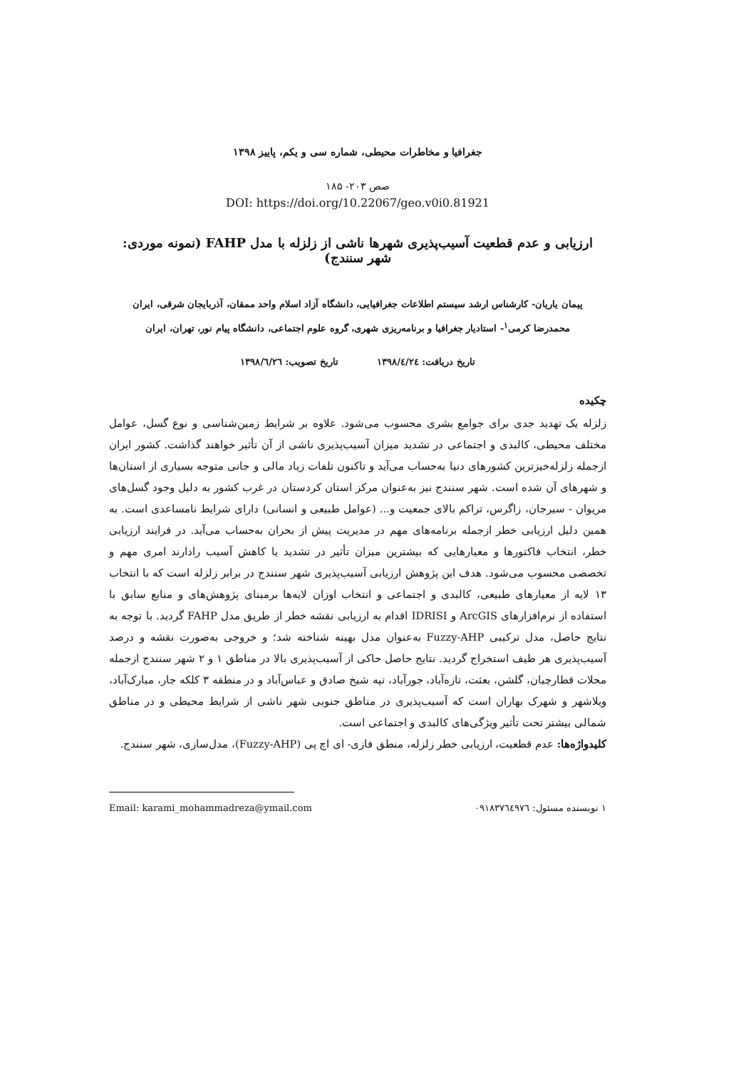جغرافیا و مخاطرات محیطی، شماره سی و یکم، پاییز ۱۳۹۸
صص ۲۰۳- ۱۸۵
DOI: https://doi.org/10.22067/geo.v0i0.81921
ارزیابی و عدم قطعیت آسیب‌پذیری شهرها ناشی از زلزله با مدل FAHP (نمونه موردی: شهر سنندج)
پیمان یاریان- کارشناس ارشد سیستم اطلاعات جغرافیایی، دانشگاه آزاد اسلام واحد ممقان، آذربایجان شرقی، ایران
محمدرضا کرمی<sup>۱</sup>- استادیار جغرافیا و برنامه‌ریزی شهری، گروه علوم اجتماعی، دانشگاه پیام نور، تهران، ایران
تاریخ دریافت: ۱۳۹۸/٤/۲٤ تاریخ تصویب: ۱۳۹۸/٦/۲٦
چکیده
زلزله یک تهدید جدی برای جوامع بشری محسوب می‌شود. علاوه بر شرایط زمین‌شناسی و نوع گسل، عوامل مختلف محیطی، کالبدی و اجتماعی در تشدید میزان آسیب‌پذیری ناشی از آن تأثیر خواهند گذاشت. کشور ایران ازجمله زلزله‌خیزترین کشورهای دنیا به‌حساب می‌آید و تاکنون تلفات زیاد مالی و جانی متوجه بسیاری از استان‌ها و شهرهای آن شده است. شهر سنندج نیز به‌عنوان مرکز استان کردستان در غرب کشور به دلیل وجود گسل‌های مریوان - سیرجان، زاگرس، تراکم بالای جمعیت و... (عوامل طبیعی و انسانی) دارای شرایط نامساعدی است. به همین دلیل ارزیابی خطر ازجمله برنامه‌های مهم در مدیریت پیش از بحران به‌حساب می‌آید. در فرایند ارزیابی خطر، انتخاب فاکتورها و معیارهایی که بیشترین میزان تأثیر در تشدید یا کاهش آسیب رادارند امری مهم و تخصصی محسوب می‌شود. هدف این پژوهش ارزیابی آسیب‌پذیری شهر سنندج در برابر زلزله است که با انتخاب ۱۳ لایه از معیارهای طبیعی، کالبدی و اجتماعی و انتخاب اوزان لایه‌ها برمبنای پژوهش‌های و منابع سابق با استفاده از نرم‌افزارهای ArcGIS و IDRISI اقدام به ارزیابی نقشه خطر از طریق مدل FAHP گردید. با توجه به نتایج حاصل، مدل ترکیبی Fuzzy-AHP به‌عنوان مدل بهینه شناخته شد؛ و خروجی به‌صورت نقشه و درصد آسیب‌پذیری هر طیف استخراج گردید. نتایج حاصل حاکی از آسیب‌پذیری بالا در مناطق ۱ و ۲ شهر سنندج ازجمله محلات قطارچیان، گلشن، بعثت، تازه‌آباد، جورآباد، تپه شیخ صادق و عباس‌آباد و در منطقه ۳ کلکه جار، مبارک‌آباد، ویلاشهر و شهرک بهاران است که آسیب‌پذیری در مناطق جنوبی شهر ناشی از شرایط محیطی و در مناطق شمالی بیشتر تحت تأثیر ویژگی‌های کالبدی و اجتماعی است.
کلیدواژه‌ها: عدم قطعیت، ارزیابی خطر زلزله، منطق فازی- ای اچ پی (Fuzzy-AHP)، مدل‌سازی، شهر سنندج.
۱ نویسنده مسئول: ۰۹۱۸۳۷٦٤۹۷٦ Email: karami_mohammadreza@ymail.com